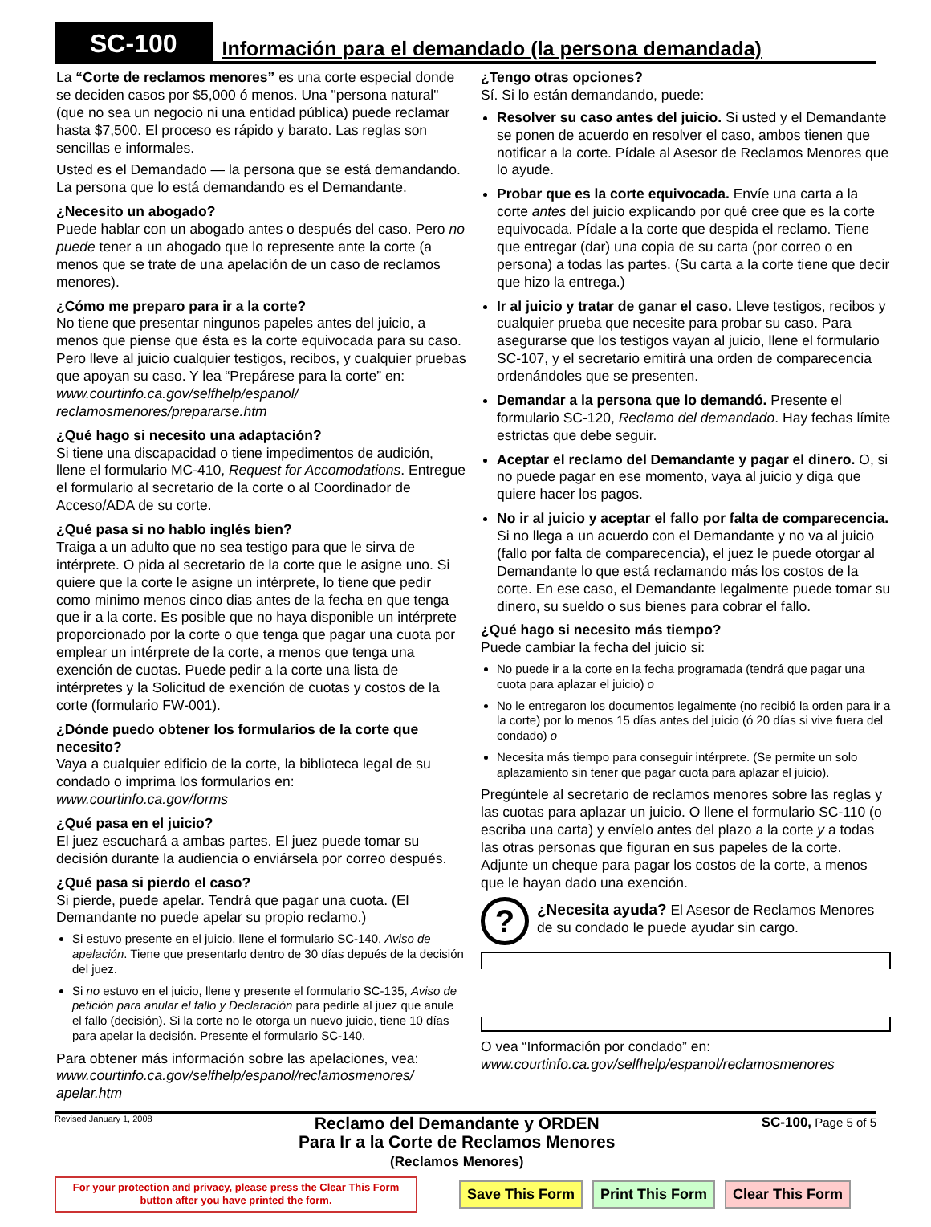SC-100
Información para el demandado (la persona demandada)
La “Corte de reclamos menores” es una corte especial donde se deciden casos por $5,000 ó menos. Una "persona natural" (que no sea un negocio ni una entidad pública) puede reclamar hasta $7,500. El proceso es rápido y barato. Las reglas son sencillas e informales.
Usted es el Demandado — la persona que se está demandando. La persona que lo está demandando es el Demandante.
¿Necesito un abogado?
Puede hablar con un abogado antes o después del caso. Pero no puede tener a un abogado que lo represente ante la corte (a menos que se trate de una apelación de un caso de reclamos menores).
¿Cómo me preparo para ir a la corte?
No tiene que presentar ningunos papeles antes del juicio, a menos que piense que ésta es la corte equivocada para su caso. Pero lleve al juicio cualquier testigos, recibos, y cualquier pruebas que apoyan su caso. Y lea “Prepárese para la corte” en: www.courtinfo.ca.gov/selfhelp/espanol/ reclamosmenores/prepararse.htm
¿Qué hago si necesito una adaptación?
Si tiene una discapacidad o tiene impedimentos de audición, llene el formulario MC-410, Request for Accomodations. Entregue el formulario al secretario de la corte o al Coordinador de Acceso/ADA de su corte.
¿Qué pasa si no hablo inglés bien?
Traiga a un adulto que no sea testigo para que le sirva de intérprete. O pida al secretario de la corte que le asigne uno. Si quiere que la corte le asigne un intérprete, lo tiene que pedir como minimo menos cinco dias antes de la fecha en que tenga que ir a la corte. Es posible que no haya disponible un intérprete proporcionado por la corte o que tenga que pagar una cuota por emplear un intérprete de la corte, a menos que tenga una exención de cuotas. Puede pedir a la corte una lista de intérpretes y la Solicitud de exención de cuotas y costos de la corte (formulario FW-001).
¿Dónde puedo obtener los formularios de la corte que necesito?
Vaya a cualquier edificio de la corte, la biblioteca legal de su condado o imprima los formularios en: www.courtinfo.ca.gov/forms
¿Qué pasa en el juicio?
El juez escuchará a ambas partes. El juez puede tomar su decisión durante la audiencia o enviársela por correo después.
¿Qué pasa si pierdo el caso?
Si pierde, puede apelar. Tendrá que pagar una cuota. (El Demandante no puede apelar su propio reclamo.)
Si estuvo presente en el juicio, llene el formulario SC-140, Aviso de apelación. Tiene que presentarlo dentro de 30 días depués de la decisión del juez.
Si no estuvo en el juicio, llene y presente el formulario SC-135, Aviso de petición para anular el fallo y Declaración para pedirle al juez que anule el fallo (decisión). Si la corte no le otorga un nuevo juicio, tiene 10 días para apelar la decisión. Presente el formulario SC-140.
Para obtener más información sobre las apelaciones, vea: www.courtinfo.ca.gov/selfhelp/espanol/reclamosmenores/ apelar.htm
¿Tengo otras opciones?
Sí. Si lo están demandando, puede:
Resolver su caso antes del juicio. Si usted y el Demandante se ponen de acuerdo en resolver el caso, ambos tienen que notificar a la corte. Pídale al Asesor de Reclamos Menores que lo ayude.
Probar que es la corte equivocada. Envíe una carta a la corte antes del juicio explicando por qué cree que es la corte equivocada. Pídale a la corte que despida el reclamo. Tiene que entregar (dar) una copia de su carta (por correo o en persona) a todas las partes. (Su carta a la corte tiene que decir que hizo la entrega.)
Ir al juicio y tratar de ganar el caso. Lleve testigos, recibos y cualquier prueba que necesite para probar su caso. Para asegurarse que los testigos vayan al juicio, llene el formulario SC-107, y el secretario emitirá una orden de comparecencia ordenándoles que se presenten.
Demandar a la persona que lo demandó. Presente el formulario SC-120, Reclamo del demandado. Hay fechas límite estrictas que debe seguir.
Aceptar el reclamo del Demandante y pagar el dinero. O, si no puede pagar en ese momento, vaya al juicio y diga que quiere hacer los pagos.
No ir al juicio y aceptar el fallo por falta de comparecencia. Si no llega a un acuerdo con el Demandante y no va al juicio (fallo por falta de comparecencia), el juez le puede otorgar al Demandante lo que está reclamando más los costos de la corte. En ese caso, el Demandante legalmente puede tomar su dinero, su sueldo o sus bienes para cobrar el fallo.
¿Qué hago si necesito más tiempo?
Puede cambiar la fecha del juicio si:
No puede ir a la corte en la fecha programada (tendrá que pagar una cuota para aplazar el juicio) o
No le entregaron los documentos legalmente (no recibió la orden para ir a la corte) por lo menos 15 días antes del juicio (ó 20 días si vive fuera del condado) o
Necesita más tiempo para conseguir intérprete. (Se permite un solo aplazamiento sin tener que pagar cuota para aplazar el juicio).
Pregúntele al secretario de reclamos menores sobre las reglas y las cuotas para aplazar un juicio. O llene el formulario SC-110 (o escriba una carta) y envíelo antes del plazo a la corte y a todas las otras personas que figuran en sus papeles de la corte. Adjunte un cheque para pagar los costos de la corte, a menos que le hayan dado una exención.
?
¿Necesita ayuda? El Asesor de Reclamos Menores de su condado le puede ayudar sin cargo.
O vea “Información por condado” en:
www.courtinfo.ca.gov/selfhelp/espanol/reclamosmenores
Revised January 1, 2008
Reclamo del Demandante y ORDEN
Para Ir a la Corte de Reclamos Menores
(Reclamos Menores)
SC-100, Page 5 of 5
For your protection and privacy, please press the Clear This Form button after you have printed the form.
Save This Form Print This Form Clear This Form